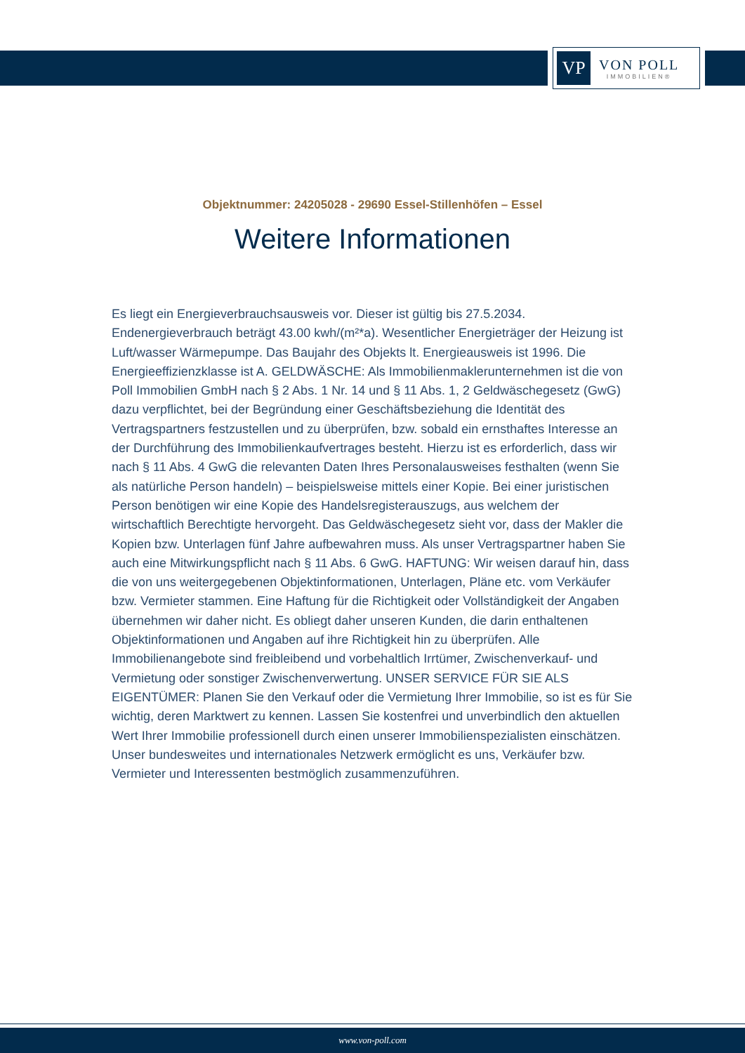VP
VON POLL
IMMOBILIEN®
Objektnummer: 24205028 - 29690 Essel-Stillenhöfen – Essel
Weitere Informationen
Es liegt ein Energieverbrauchsausweis vor. Dieser ist gültig bis 27.5.2034. Endenergieverbrauch beträgt 43.00 kwh/(m²*a). Wesentlicher Energieträger der Heizung ist Luft/wasser Wärmepumpe. Das Baujahr des Objekts lt. Energieausweis ist 1996. Die Energieeffizienzklasse ist A. GELDWÄSCHE: Als Immobilienmaklerunternehmen ist die von Poll Immobilien GmbH nach § 2 Abs. 1 Nr. 14 und § 11 Abs. 1, 2 Geldwäschegesetz (GwG) dazu verpflichtet, bei der Begründung einer Geschäftsbeziehung die Identität des Vertragspartners festzustellen und zu überprüfen, bzw. sobald ein ernsthaftes Interesse an der Durchführung des Immobilienkaufvertrages besteht. Hierzu ist es erforderlich, dass wir nach § 11 Abs. 4 GwG die relevanten Daten Ihres Personalausweises festhalten (wenn Sie als natürliche Person handeln) – beispielsweise mittels einer Kopie. Bei einer juristischen Person benötigen wir eine Kopie des Handelsregisterauszugs, aus welchem der wirtschaftlich Berechtigte hervorgeht. Das Geldwäschegesetz sieht vor, dass der Makler die Kopien bzw. Unterlagen fünf Jahre aufbewahren muss. Als unser Vertragspartner haben Sie auch eine Mitwirkungspflicht nach § 11 Abs. 6 GwG. HAFTUNG: Wir weisen darauf hin, dass die von uns weitergegebenen Objektinformationen, Unterlagen, Pläne etc. vom Verkäufer bzw. Vermieter stammen. Eine Haftung für die Richtigkeit oder Vollständigkeit der Angaben übernehmen wir daher nicht. Es obliegt daher unseren Kunden, die darin enthaltenen Objektinformationen und Angaben auf ihre Richtigkeit hin zu überprüfen. Alle Immobilienangebote sind freibleibend und vorbehaltlich Irrtümer, Zwischenverkauf- und Vermietung oder sonstiger Zwischenverwertung. UNSER SERVICE FÜR SIE ALS EIGENTÜMER: Planen Sie den Verkauf oder die Vermietung Ihrer Immobilie, so ist es für Sie wichtig, deren Marktwert zu kennen. Lassen Sie kostenfrei und unverbindlich den aktuellen Wert Ihrer Immobilie professionell durch einen unserer Immobilienspezialisten einschätzen. Unser bundesweites und internationales Netzwerk ermöglicht es uns, Verkäufer bzw. Vermieter und Interessenten bestmöglich zusammenzuführen.
www.von-poll.com